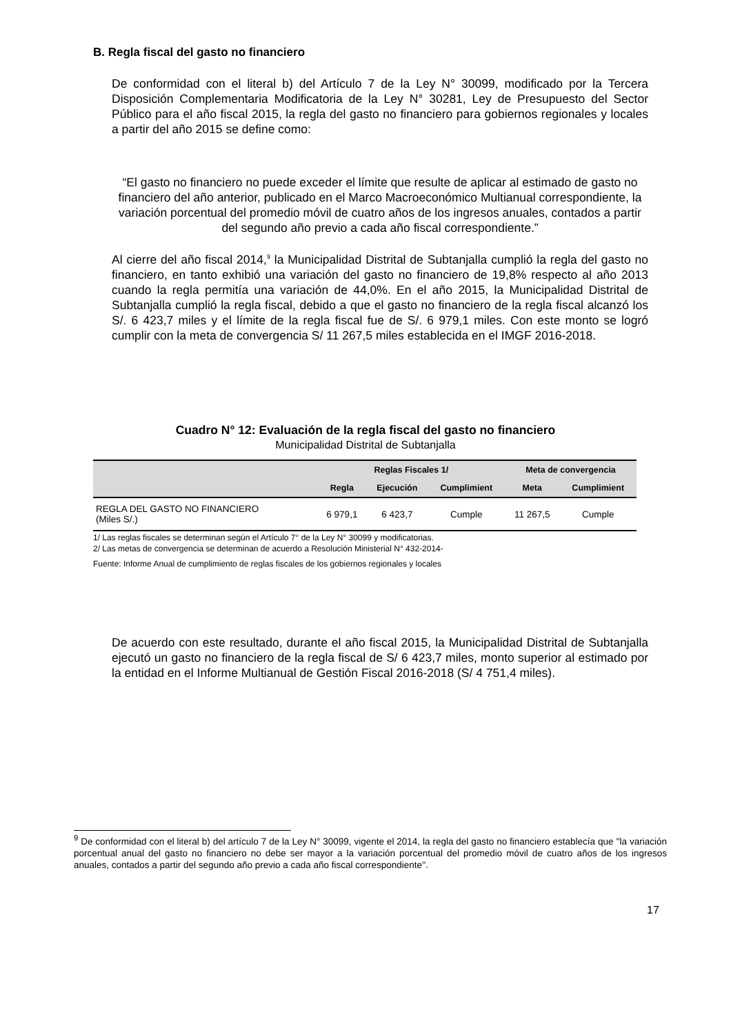B. Regla fiscal del gasto no financiero
De conformidad con el literal b) del Artículo 7 de la Ley N° 30099, modificado por la Tercera Disposición Complementaria Modificatoria de la Ley N° 30281, Ley de Presupuesto del Sector Público para el año fiscal 2015, la regla del gasto no financiero para gobiernos regionales y locales a partir del año 2015 se define como:
“El gasto no financiero no puede exceder el límite que resulte de aplicar al estimado de gasto no financiero del año anterior, publicado en el Marco Macroeconómico Multianual correspondiente, la variación porcentual del promedio móvil de cuatro años de los ingresos anuales, contados a partir del segundo año previo a cada año fiscal correspondiente.”
Al cierre del año fiscal 2014,<sup>9</sup> la Municipalidad Distrital de Subtanjalla cumplió la regla del gasto no financiero, en tanto exhibió una variación del gasto no financiero de 19,8% respecto al año 2013 cuando la regla permitía una variación de 44,0%. En el año 2015, la Municipalidad Distrital de Subtanjalla cumplió la regla fiscal, debido a que el gasto no financiero de la regla fiscal alcanzó los S/. 6 423,7 miles y el límite de la regla fiscal fue de S/. 6 979,1 miles. Con este monto se logró cumplir con la meta de convergencia S/ 11 267,5 miles establecida en el IMGF 2016-2018.
Cuadro N° 12: Evaluación de la regla fiscal del gasto no financiero
Municipalidad Distrital de Subtanjalla
| | Reglas Fiscales 1/ | | | Meta de convergencia | |
| --- | --- | --- | --- | --- | --- |
| | Regla | Ejecución | Cumplimient | Meta | Cumplimient |
| REGLA DEL GASTO NO FINANCIERO (Miles S/.) | 6 979,1 | 6 423,7 | Cumple | 11 267,5 | Cumple |
1/ Las reglas fiscales se determinan según el Artículo 7° de la Ley N° 30099 y modificatorias.
2/ Las metas de convergencia se determinan de acuerdo a Resolución Ministerial N° 432-2014-
Fuente: Informe Anual de cumplimiento de reglas fiscales de los gobiernos regionales y locales
De acuerdo con este resultado, durante el año fiscal 2015, la Municipalidad Distrital de Subtanjalla ejecutó un gasto no financiero de la regla fiscal de S/ 6 423,7 miles, monto superior al estimado por la entidad en el Informe Multianual de Gestión Fiscal 2016-2018 (S/ 4 751,4 miles).
<sup>9</sup> De conformidad con el literal b) del artículo 7 de la Ley N° 30099, vigente el 2014, la regla del gasto no financiero establecía que ''la variación porcentual anual del gasto no financiero no debe ser mayor a la variación porcentual del promedio móvil de cuatro años de los ingresos anuales, contados a partir del segundo año previo a cada año fiscal correspondiente''.
17